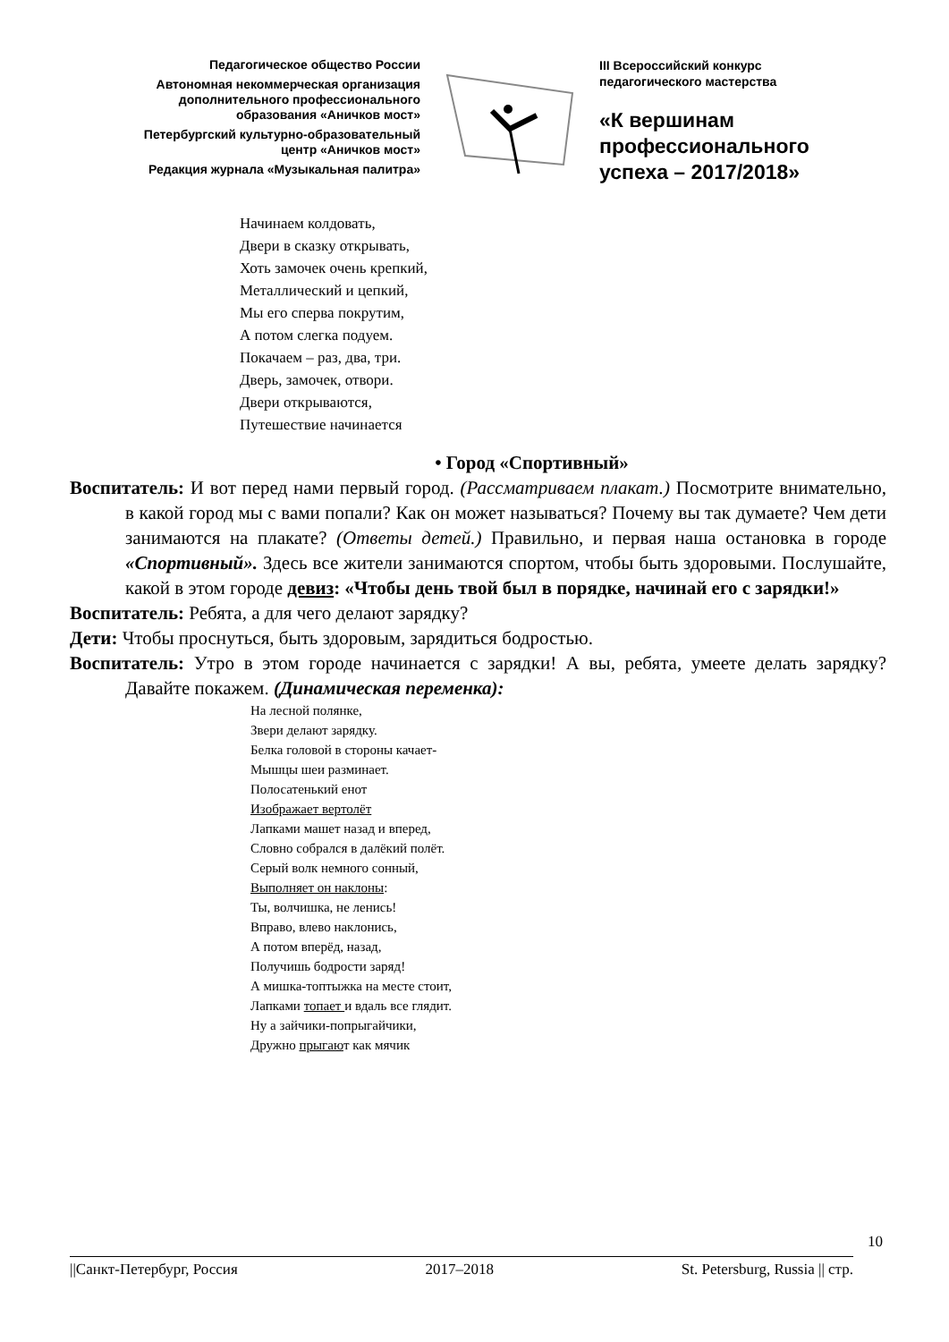Педагогическое общество России
Автономная некоммерческая организация
дополнительного профессионального
образования «Аничков мост»
Петербургский культурно-образовательный
центр «Аничков мост»
Редакция журнала «Музыкальная палитра»
III Всероссийский конкурс
педагогического мастерства
«К вершинам
профессионального
успеха – 2017/2018»
Начинаем колдовать,
Двери в сказку открывать,
Хоть замочек очень крепкий,
Металлический и цепкий,
Мы его сперва покрутим,
А потом слегка подуем.
Покачаем – раз, два, три.
Дверь, замочек, отвори.
Двери открываются,
Путешествие начинается
• Город «Спортивный»
Воспитатель: И вот перед нами первый город. (Рассматриваем плакат.) Посмотрите внимательно, в какой город мы с вами попали? Как он может называться? Почему вы так думаете? Чем дети занимаются на плакате? (Ответы детей.) Правильно, и первая наша остановка в городе «Спортивный». Здесь все жители занимаются спортом, чтобы быть здоровыми. Послушайте, какой в этом городе девиз: «Чтобы день твой был в порядке, начинай его с зарядки!»
Воспитатель: Ребята, а для чего делают зарядку?
Дети: Чтобы проснуться, быть здоровым, зарядиться бодростью.
Воспитатель: Утро в этом городе начинается с зарядки! А вы, ребята, умеете делать зарядку? Давайте покажем. (Динамическая переменка):
На лесной полянке,
Звери делают зарядку.
Белка головой в стороны качает-
Мышцы шеи разминает.
Полосатенький енот
Изображает вертолёт
Лапками машет назад и вперед,
Словно собрался в далёкий полёт.
Серый волк немного сонный,
Выполняет он наклоны:
Ты, волчишка, не ленись!
Вправо, влево наклонись,
А потом вперёд, назад,
Получишь бодрости заряд!
А мишка-топтыжка на месте стоит,
Лапками топает и вдаль все глядит.
Ну а зайчики-попрыгайчики,
Дружно прыгают как мячик
10
||Санкт-Петербург, Россия 2017–2018 St. Petersburg, Russia || стр.